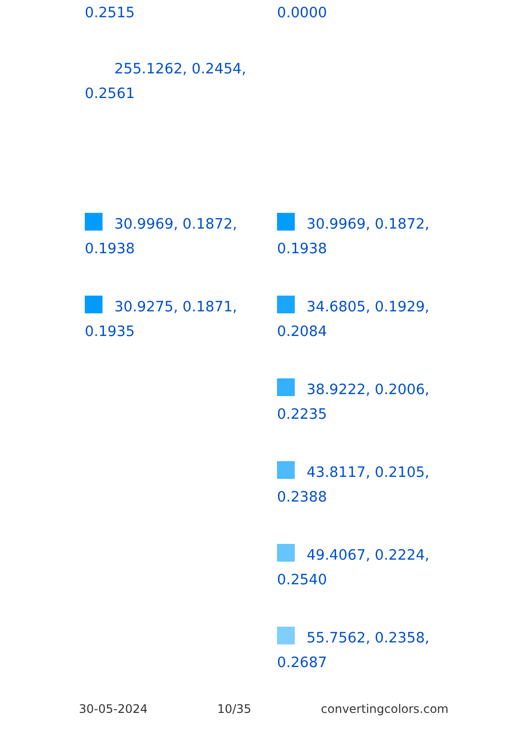0.2515 0.0000
255.1262, 0.2454, 0.2561
30.9969, 0.1872, 0.1938
30.9275, 0.1871, 0.1935
30.9969, 0.1872, 0.1938
34.6805, 0.1929, 0.2084
38.9222, 0.2006, 0.2235
43.8117, 0.2105, 0.2388
49.4067, 0.2224, 0.2540
55.7562, 0.2358, 0.2687
30-05-2024 10/35 convertingcolors.com